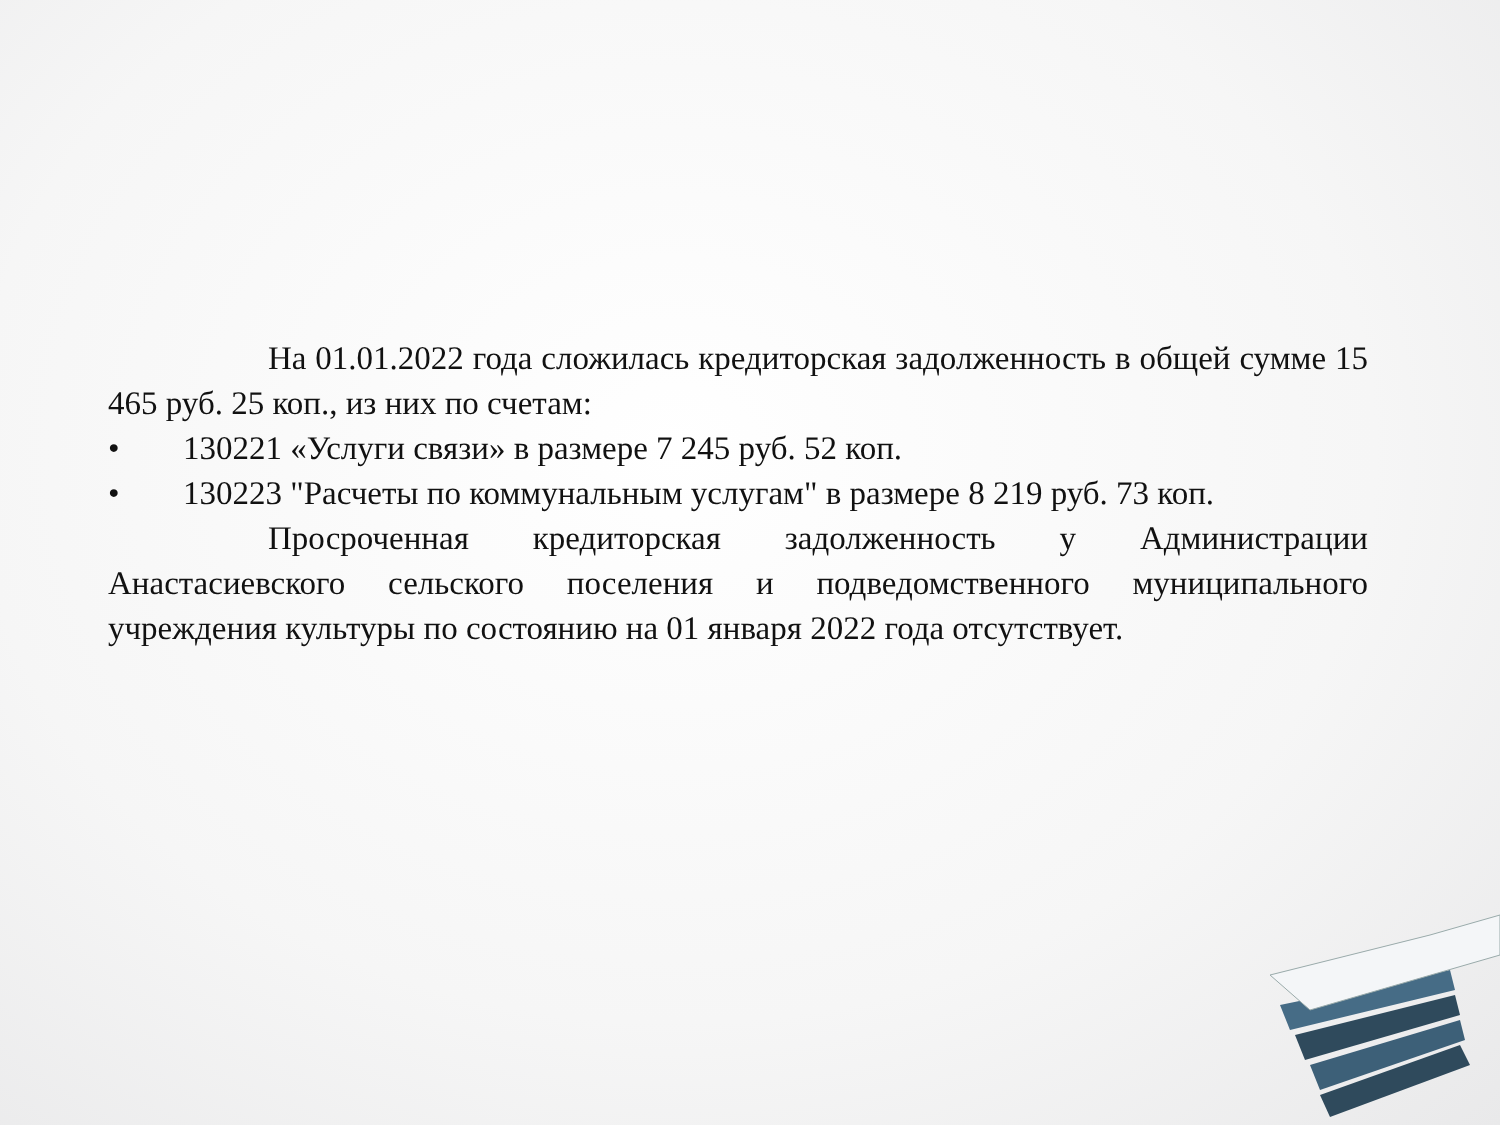На 01.01.2022 года сложилась кредиторская задолженность в общей сумме 15 465 руб. 25 коп., из них по счетам:
• 130221 «Услуги связи» в размере 7 245 руб. 52 коп.
• 130223 "Расчеты по коммунальным услугам" в размере 8 219 руб. 73 коп.
Просроченная кредиторская задолженность у Администрации Анастасиевского сельского поселения и подведомственного муниципального учреждения культуры по состоянию на 01 января 2022 года отсутствует.